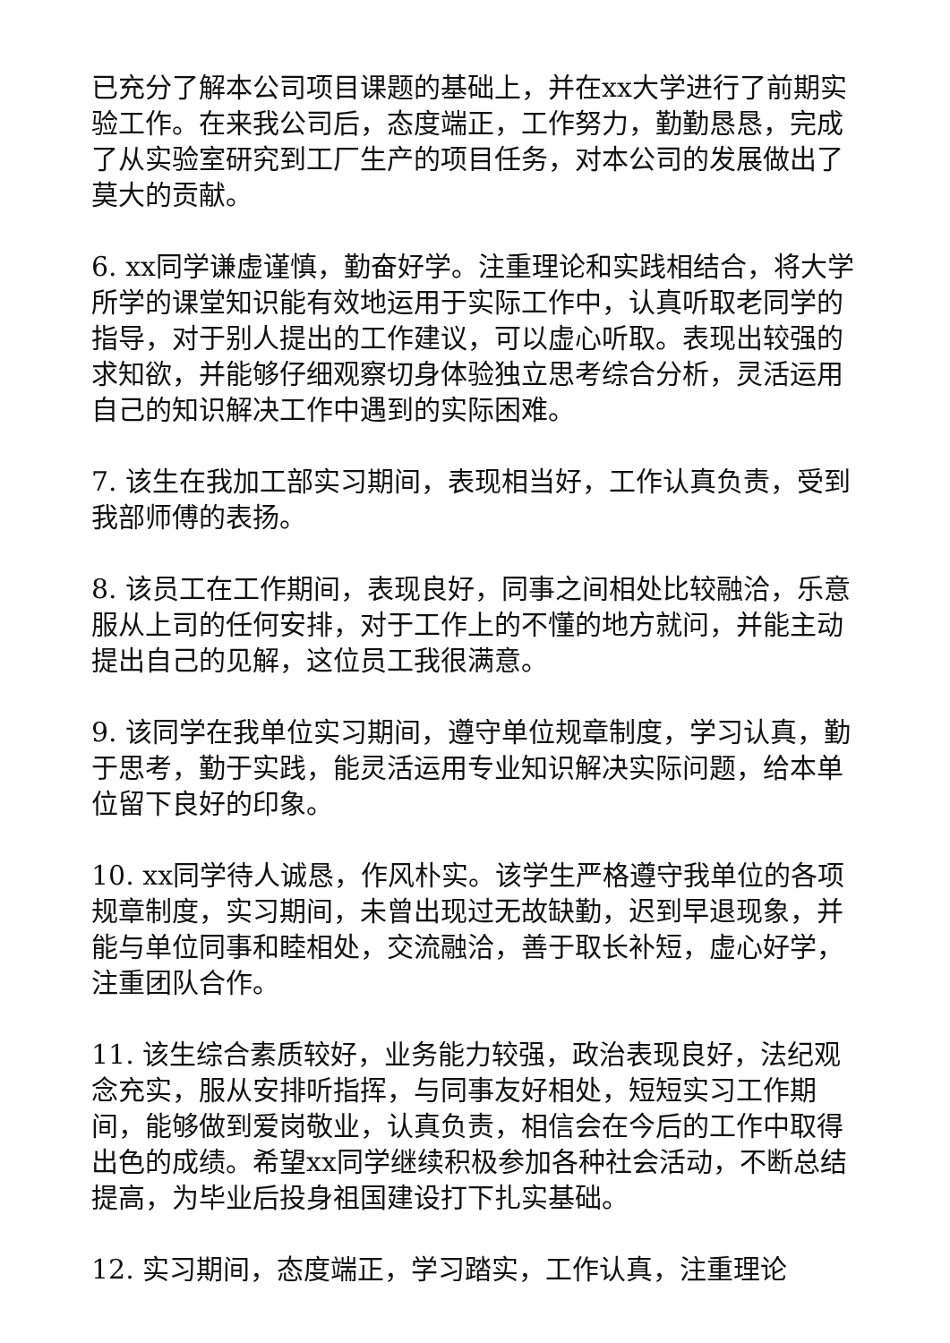已充分了解本公司项目课题的基础上，并在xx大学进行了前期实验工作。在来我公司后，态度端正，工作努力，勤勤恳恳，完成了从实验室研究到工厂生产的项目任务，对本公司的发展做出了莫大的贡献。
6. xx同学谦虚谨慎，勤奋好学。注重理论和实践相结合，将大学所学的课堂知识能有效地运用于实际工作中，认真听取老同学的指导，对于别人提出的工作建议，可以虚心听取。表现出较强的求知欲，并能够仔细观察切身体验独立思考综合分析，灵活运用自己的知识解决工作中遇到的实际困难。
7. 该生在我加工部实习期间，表现相当好，工作认真负责，受到我部师傅的表扬。
8. 该员工在工作期间，表现良好，同事之间相处比较融洽，乐意服从上司的任何安排，对于工作上的不懂的地方就问，并能主动提出自己的见解，这位员工我很满意。
9. 该同学在我单位实习期间，遵守单位规章制度，学习认真，勤于思考，勤于实践，能灵活运用专业知识解决实际问题，给本单位留下良好的印象。
10. xx同学待人诚恳，作风朴实。该学生严格遵守我单位的各项规章制度，实习期间，未曾出现过无故缺勤，迟到早退现象，并能与单位同事和睦相处，交流融洽，善于取长补短，虚心好学，注重团队合作。
11. 该生综合素质较好，业务能力较强，政治表现良好，法纪观念充实，服从安排听指挥，与同事友好相处，短短实习工作期间，能够做到爱岗敬业，认真负责，相信会在今后的工作中取得出色的成绩。希望xx同学继续积极参加各种社会活动，不断总结提高，为毕业后投身祖国建设打下扎实基础。
12. 实习期间，态度端正，学习踏实，工作认真，注重理论